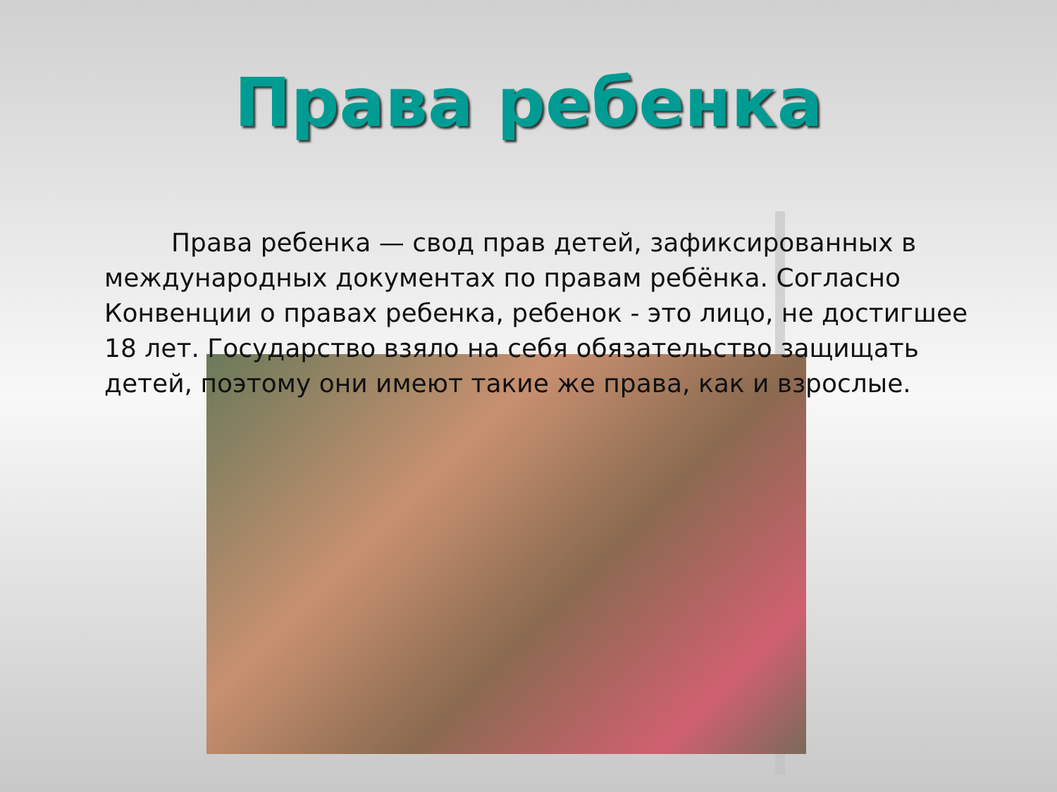Права ребенка
Права ребенка — свод прав детей, зафиксированных в международных документах по правам ребёнка. Согласно Конвенции о правах ребенка, ребенок - это лицо, не достигшее 18 лет. Государство взяло на себя обязательство защищать детей, поэтому они имеют такие же права, как и взрослые.